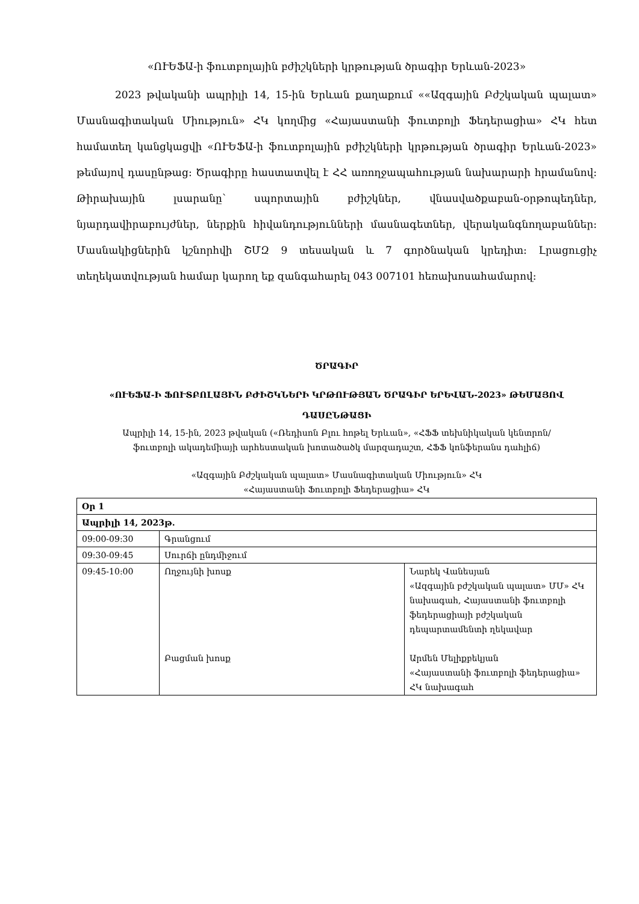«ՈՒԵՖԱ-ի ֆուտբոլային բժիշկների կրթության ծրագիր Երևան-2023»
2023 թվականի ապրիլի 14, 15-ին Երևան քաղաքում ««Ազգային Բժշկական պալատ» Մասնագիտական Միություն» ՀԿ կողմից «Հայաստանի ֆուտբոլի Ֆեդերացիա» ՀԿ հետ համատեղ կանցկացվի «ՈՒԵՖԱ-ի ֆուտբոլային բժիշկների կրթության ծրագիր Երևան-2023» թեմայով դասընթաց։ Ծրագիրը հաստատվել է ՀՀ առողջապահության նախարարի հրամանով։ Թիրախային լսարանը՝ սպորտային բժիշկներ, վնասվածքաբան-օրթոպեդներ, նյարդավիրաբույժներ, ներքին հիվանդությունների մասնագետներ, վերականգնողաբաններ։ Մասնակիցներին կշնորհվի ՇՄԶ 9 տեսական և 7 գործնական կրեդիտ։ Լրացուցիչ տեղեկատվության համար կարող եք զանգահարել 043 007101 հեռախոսահամարով։
ԾՐԱԳԻՐ
«ՈՒԵՖԱ-Ի ՖՈՒՏԲՈԼԱՅԻՆ ԲԺԻՇԿՆԵՐԻ ԿՐԹՈՒԹՅԱՆ ԾՐԱԳԻՐ ԵՐԵՎԱՆ-2023» ԹԵՄԱՅՈՎ ԴԱՍԸՆԹԱՑԻ
Ապրիլի 14, 15-ին, 2023 թվական («Ռեդիսոն Բլու հոթել Երևան», «ՀՖՖ տեխնիկական կենտրոն/ֆուտբոլի ակադեմիայի արհեստական խոտածածկ մարզադաշտ, ՀՖՖ կոնֆերանս դահլիճ)
«Ազգային Բժշկական պալատ» Մասնագիտական Միություն» ՀԿ
«Հայաստանի Ֆուտբոլի Ֆեդերացիա» ՀԿ
| Օր 1 | | |
| Ապրիլի 14, 2023թ. | | |
| 09:00-09:30 | Գրանցում | |
| 09:30-09:45 | Սուրճի ընդմիջում | |
| 09:45-10:00 | Ողջույնի խոսք Բացման խոսք | Նարեկ Վանեսյան «Ազգային բժշկական պալատ» ՄՄ» ՀԿ նախագահ, Հայաստանի ֆուտբոլի ֆեդերացիայի բժշկական դեպարտամենտի ղեկավար Արմեն Մելիքբեկյան «Հայաստանի ֆուտբոլի ֆեդերացիա» ՀԿ նախագահ |